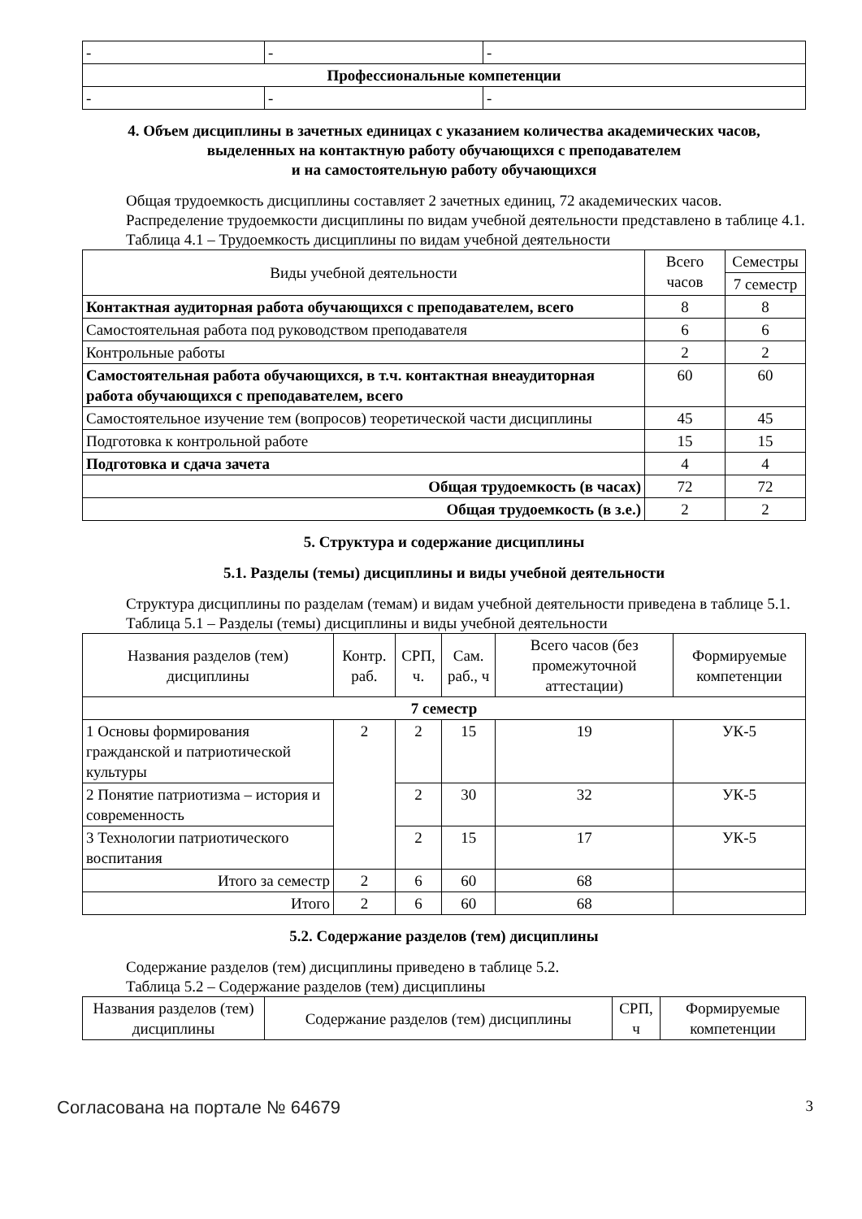| - | - | - |
| Профессиональные компетенции | | |
| - | - | - |
4. Объем дисциплины в зачетных единицах с указанием количества академических часов,
выделенных на контактную работу обучающихся с преподавателем
и на самостоятельную работу обучающихся
Общая трудоемкость дисциплины составляет 2 зачетных единиц, 72 академических часов.
Распределение трудоемкости дисциплины по видам учебной деятельности представлено в таблице 4.1.
Таблица 4.1 – Трудоемкость дисциплины по видам учебной деятельности
| Виды учебной деятельности | Всего часов | Семестры |
| --- | --- | --- |
| | | 7 семестр |
| Контактная аудиторная работа обучающихся с преподавателем, всего | 8 | 8 |
| Самостоятельная работа под руководством преподавателя | 6 | 6 |
| Контрольные работы | 2 | 2 |
| Самостоятельная работа обучающихся, в т.ч. контактная внеаудиторная работа обучающихся с преподавателем, всего | 60 | 60 |
| Самостоятельное изучение тем (вопросов) теоретической части дисциплины | 45 | 45 |
| Подготовка к контрольной работе | 15 | 15 |
| Подготовка и сдача зачета | 4 | 4 |
| Общая трудоемкость (в часах) | 72 | 72 |
| Общая трудоемкость (в з.е.) | 2 | 2 |
5. Структура и содержание дисциплины
5.1. Разделы (темы) дисциплины и виды учебной деятельности
Структура дисциплины по разделам (темам) и видам учебной деятельности приведена в таблице 5.1.
Таблица 5.1 – Разделы (темы) дисциплины и виды учебной деятельности
| Названия разделов (тем) дисциплины | Контр. раб. | СРП, ч. | Сам. раб., ч | Всего часов (без промежуточной аттестации) | Формируемые компетенции |
| --- | --- | --- | --- | --- | --- |
| 7 семестр | | | | | |
| 1 Основы формирования гражданской и патриотической культуры | 2 | 2 | 15 | 19 | УК-5 |
| 2 Понятие патриотизма – история и современность | | 2 | 30 | 32 | УК-5 |
| 3 Технологии патриотического воспитания | | 2 | 15 | 17 | УК-5 |
| Итого за семестр | 2 | 6 | 60 | 68 | |
| Итого | 2 | 6 | 60 | 68 | |
5.2. Содержание разделов (тем) дисциплины
Содержание разделов (тем) дисциплины приведено в таблице 5.2.
Таблица 5.2 – Содержание разделов (тем) дисциплины
| Названия разделов (тем) дисциплины | Содержание разделов (тем) дисциплины | СРП, ч | Формируемые компетенции |
| --- | --- | --- | --- |
Согласована на портале № 64679 3